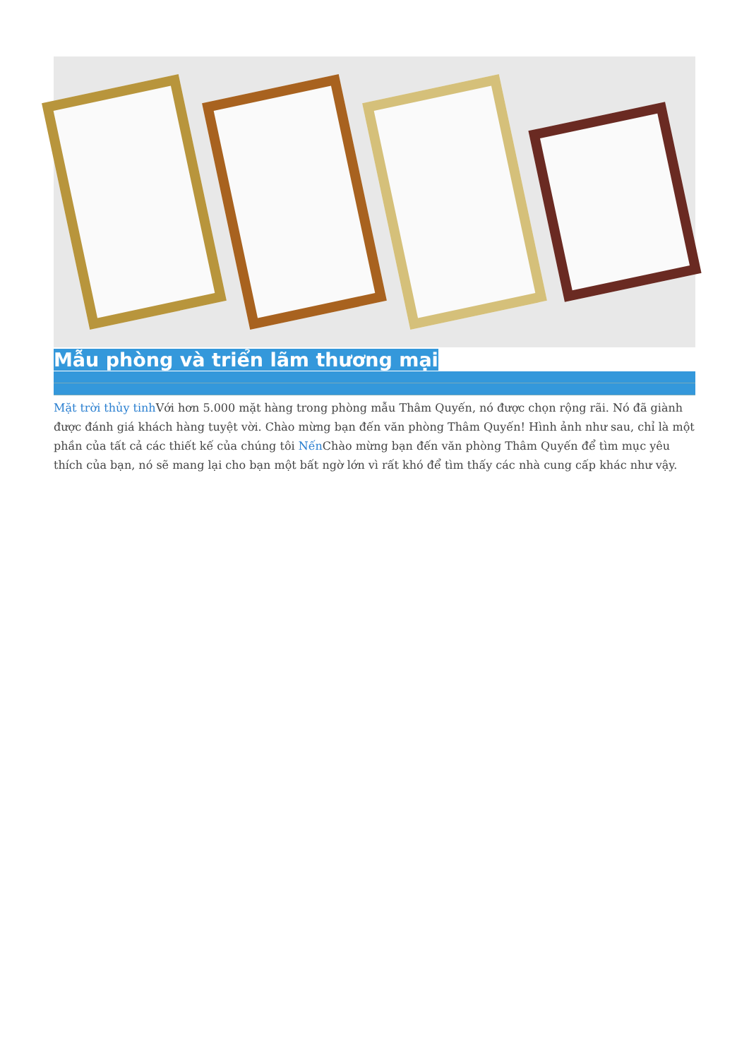Mẫu phòng và triển lãm thương mại
Mặt trời thủy tinh Với hơn 5.000 mặt hàng trong phòng mẫu Thâm Quyến, nó được chọn rộng rãi. Nó đã giành được đánh giá khách hàng tuyệt vời. Chào mừng bạn đến văn phòng Thâm Quyến! Hình ảnh như sau, chỉ là một phần của tất cả các thiết kế của chúng tôi Nến Chào mừng bạn đến văn phòng Thâm Quyến để tìm mục yêu thích của bạn, nó sẽ mang lại cho bạn một bất ngờ lớn vì rất khó để tìm thấy các nhà cung cấp khác như vậy.